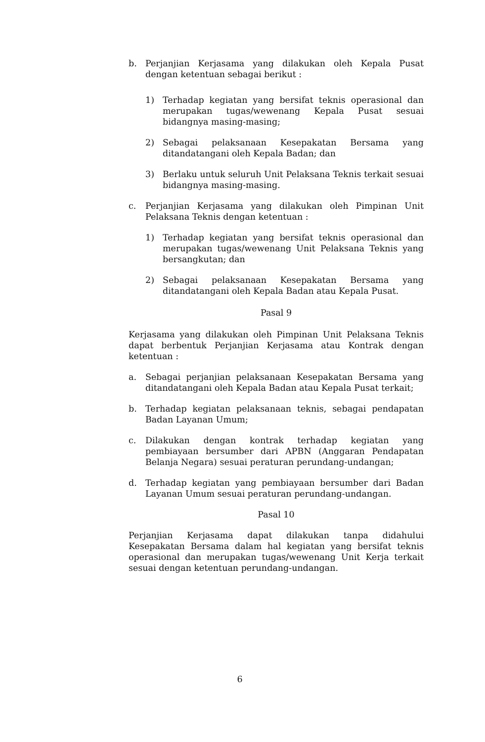b. Perjanjian Kerjasama yang dilakukan oleh Kepala Pusat dengan ketentuan sebagai berikut :
1) Terhadap kegiatan yang bersifat teknis operasional dan merupakan tugas/wewenang Kepala Pusat sesuai bidangnya masing-masing;
2) Sebagai pelaksanaan Kesepakatan Bersama yang ditandatangani oleh Kepala Badan; dan
3) Berlaku untuk seluruh Unit Pelaksana Teknis terkait sesuai bidangnya masing-masing.
c. Perjanjian Kerjasama yang dilakukan oleh Pimpinan Unit Pelaksana Teknis dengan ketentuan :
1) Terhadap kegiatan yang bersifat teknis operasional dan merupakan tugas/wewenang Unit Pelaksana Teknis yang bersangkutan; dan
2) Sebagai pelaksanaan Kesepakatan Bersama yang ditandatangani oleh Kepala Badan atau Kepala Pusat.
Pasal 9
Kerjasama yang dilakukan oleh Pimpinan Unit Pelaksana Teknis dapat berbentuk Perjanjian Kerjasama atau Kontrak dengan ketentuan :
a. Sebagai perjanjian pelaksanaan Kesepakatan Bersama yang ditandatangani oleh Kepala Badan atau Kepala Pusat terkait;
b. Terhadap kegiatan pelaksanaan teknis, sebagai pendapatan Badan Layanan Umum;
c. Dilakukan dengan kontrak terhadap kegiatan yang pembiayaan bersumber dari APBN (Anggaran Pendapatan Belanja Negara) sesuai peraturan perundang-undangan;
d. Terhadap kegiatan yang pembiayaan bersumber dari Badan Layanan Umum sesuai peraturan perundang-undangan.
Pasal 10
Perjanjian Kerjasama dapat dilakukan tanpa didahului Kesepakatan Bersama dalam hal kegiatan yang bersifat teknis operasional dan merupakan tugas/wewenang Unit Kerja terkait sesuai dengan ketentuan perundang-undangan.
6